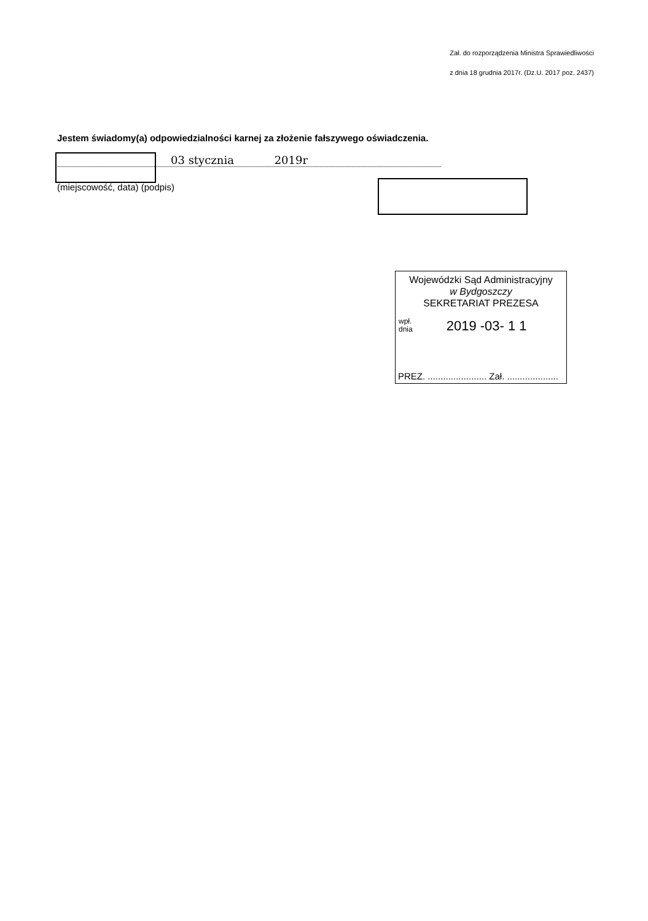Zał. do rozporządzenia Ministra Sprawiedliwości
z dnia 18 grudnia 2017r. (Dz.U. 2017 poz. 2437)
Jestem świadomy(a) odpowiedzialności karnej za złożenie fałszywego oświadczenia.
03 stycznia 2019r
(miejscowość, data) (podpis)
Wojewódzki Sąd Administracyjny
w Bydgoszczy
SEKRETARIAT PREZESA
wpł.
dnia 2019 -03- 1 1
PREZ. ....................... Zał. ....................